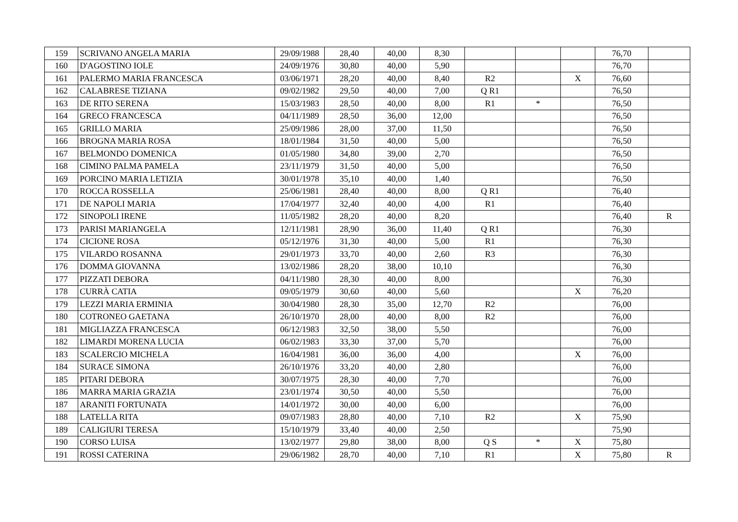| 159 | SCRIVANO ANGELA MARIA | 29/09/1988 | 28,40 | 40,00 | 8,30 | | | | 76,70 | |
| 160 | D'AGOSTINO IOLE | 24/09/1976 | 30,80 | 40,00 | 5,90 | | | | 76,70 | |
| 161 | PALERMO MARIA FRANCESCA | 03/06/1971 | 28,20 | 40,00 | 8,40 | R2 | | X | 76,60 | |
| 162 | CALABRESE TIZIANA | 09/02/1982 | 29,50 | 40,00 | 7,00 | Q R1 | | | 76,50 | |
| 163 | DE RITO SERENA | 15/03/1983 | 28,50 | 40,00 | 8,00 | R1 | * | | 76,50 | |
| 164 | GRECO FRANCESCA | 04/11/1989 | 28,50 | 36,00 | 12,00 | | | | 76,50 | |
| 165 | GRILLO MARIA | 25/09/1986 | 28,00 | 37,00 | 11,50 | | | | 76,50 | |
| 166 | BROGNA MARIA ROSA | 18/01/1984 | 31,50 | 40,00 | 5,00 | | | | 76,50 | |
| 167 | BELMONDO DOMENICA | 01/05/1980 | 34,80 | 39,00 | 2,70 | | | | 76,50 | |
| 168 | CIMINO PALMA PAMELA | 23/11/1979 | 31,50 | 40,00 | 5,00 | | | | 76,50 | |
| 169 | PORCINO MARIA LETIZIA | 30/01/1978 | 35,10 | 40,00 | 1,40 | | | | 76,50 | |
| 170 | ROCCA ROSSELLA | 25/06/1981 | 28,40 | 40,00 | 8,00 | Q R1 | | | 76,40 | |
| 171 | DE NAPOLI MARIA | 17/04/1977 | 32,40 | 40,00 | 4,00 | R1 | | | 76,40 | |
| 172 | SINOPOLI IRENE | 11/05/1982 | 28,20 | 40,00 | 8,20 | | | | 76,40 | R |
| 173 | PARISI MARIANGELA | 12/11/1981 | 28,90 | 36,00 | 11,40 | Q R1 | | | 76,30 | |
| 174 | CICIONE ROSA | 05/12/1976 | 31,30 | 40,00 | 5,00 | R1 | | | 76,30 | |
| 175 | VILARDO ROSANNA | 29/01/1973 | 33,70 | 40,00 | 2,60 | R3 | | | 76,30 | |
| 176 | DOMMA GIOVANNA | 13/02/1986 | 28,20 | 38,00 | 10,10 | | | | 76,30 | |
| 177 | PIZZATI DEBORA | 04/11/1980 | 28,30 | 40,00 | 8,00 | | | | 76,30 | |
| 178 | CURRÀ CATIA | 09/05/1979 | 30,60 | 40,00 | 5,60 | | | X | 76,20 | |
| 179 | LEZZI MARIA ERMINIA | 30/04/1980 | 28,30 | 35,00 | 12,70 | R2 | | | 76,00 | |
| 180 | COTRONEO GAETANA | 26/10/1970 | 28,00 | 40,00 | 8,00 | R2 | | | 76,00 | |
| 181 | MIGLIAZZA FRANCESCA | 06/12/1983 | 32,50 | 38,00 | 5,50 | | | | 76,00 | |
| 182 | LIMARDI MORENA LUCIA | 06/02/1983 | 33,30 | 37,00 | 5,70 | | | | 76,00 | |
| 183 | SCALERCIO MICHELA | 16/04/1981 | 36,00 | 36,00 | 4,00 | | | X | 76,00 | |
| 184 | SURACE SIMONA | 26/10/1976 | 33,20 | 40,00 | 2,80 | | | | 76,00 | |
| 185 | PITARI DEBORA | 30/07/1975 | 28,30 | 40,00 | 7,70 | | | | 76,00 | |
| 186 | MARRA MARIA GRAZIA | 23/01/1974 | 30,50 | 40,00 | 5,50 | | | | 76,00 | |
| 187 | ARANITI FORTUNATA | 14/01/1972 | 30,00 | 40,00 | 6,00 | | | | 76,00 | |
| 188 | LATELLA RITA | 09/07/1983 | 28,80 | 40,00 | 7,10 | R2 | | X | 75,90 | |
| 189 | CALIGIURI TERESA | 15/10/1979 | 33,40 | 40,00 | 2,50 | | | | 75,90 | |
| 190 | CORSO LUISA | 13/02/1977 | 29,80 | 38,00 | 8,00 | Q S | * | X | 75,80 | |
| 191 | ROSSI CATERINA | 29/06/1982 | 28,70 | 40,00 | 7,10 | R1 | | X | 75,80 | R |